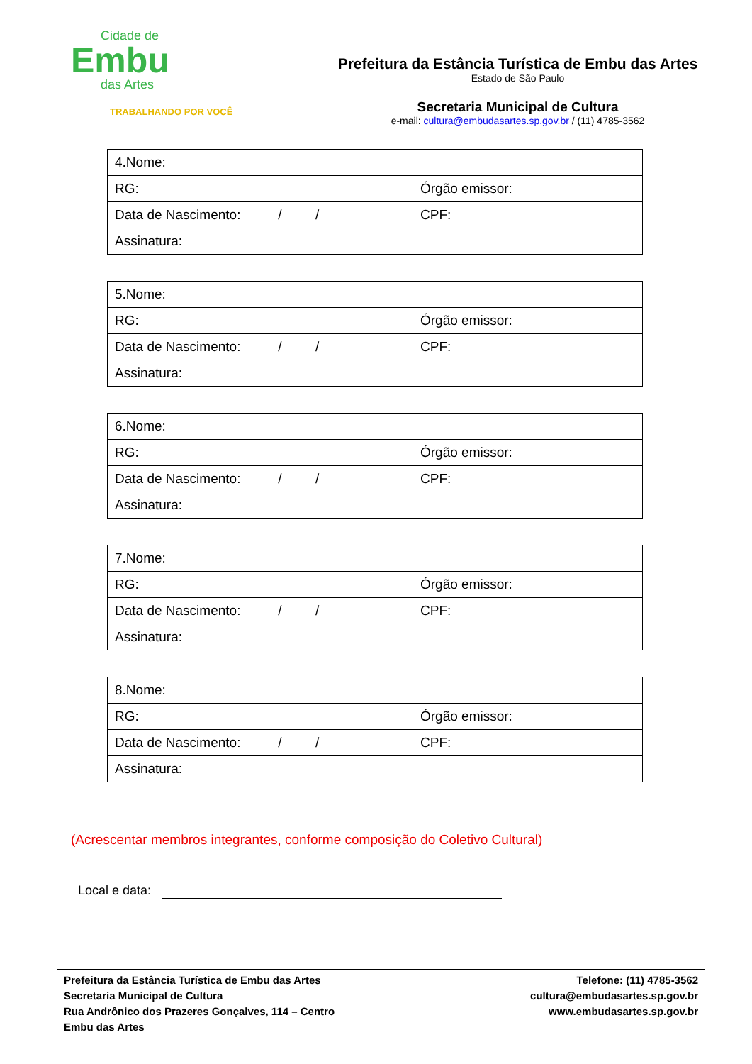Cidade de
Embu
das Artes
TRABALHANDO POR VOCÊ
Prefeitura da Estância Turística de Embu das Artes
Estado de São Paulo
Secretaria Municipal de Cultura
e-mail: cultura@embudasartes.sp.gov.br / (11) 4785-3562
| 4.Nome: | |
| RG: | Órgão emissor: |
| Data de Nascimento: / / | CPF: |
| Assinatura: | |
| 5.Nome: | |
| RG: | Órgão emissor: |
| Data de Nascimento: / / | CPF: |
| Assinatura: | |
| 6.Nome: | |
| RG: | Órgão emissor: |
| Data de Nascimento: / / | CPF: |
| Assinatura: | |
| 7.Nome: | |
| RG: | Órgão emissor: |
| Data de Nascimento: / / | CPF: |
| Assinatura: | |
| 8.Nome: | |
| RG: | Órgão emissor: |
| Data de Nascimento: / / | CPF: |
| Assinatura: | |
(Acrescentar membros integrantes, conforme composição do Coletivo Cultural)
Local e data:
Prefeitura da Estância Turística de Embu das Artes
Secretaria Municipal de Cultura
Rua Andrônico dos Prazeres Gonçalves, 114 – Centro
Embu das Artes
Telefone: (11) 4785-3562
cultura@embudasartes.sp.gov.br
www.embudasartes.sp.gov.br